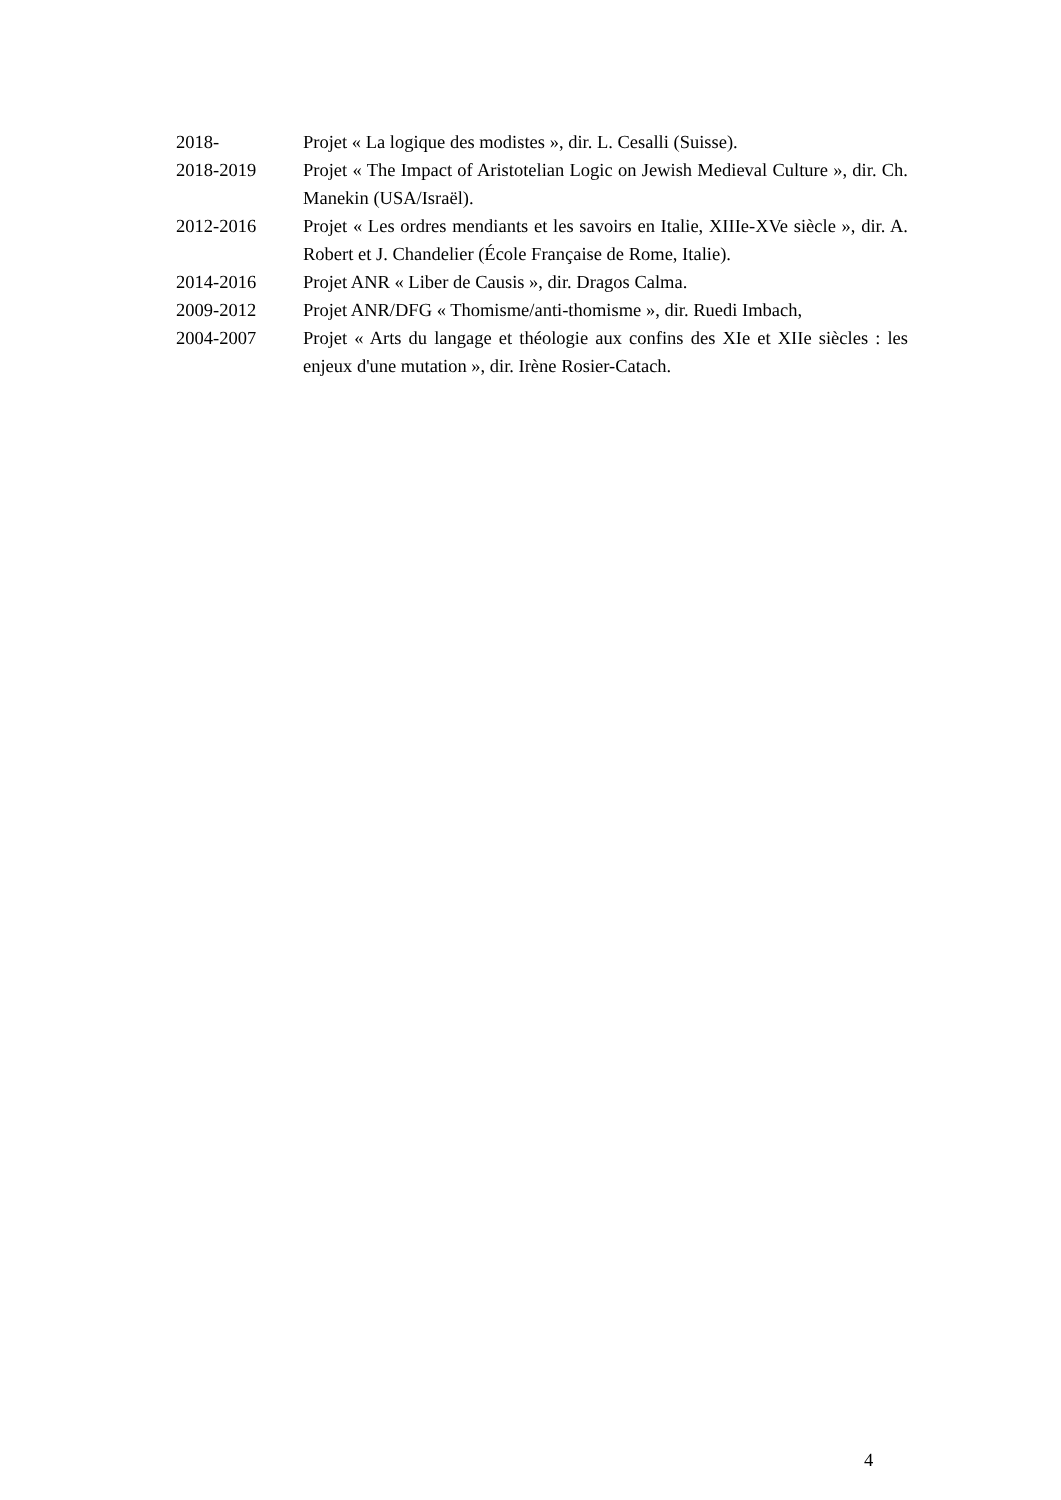2018- Projet « La logique des modistes », dir. L. Cesalli (Suisse).
2018-2019 Projet « The Impact of Aristotelian Logic on Jewish Medieval Culture », dir. Ch. Manekin (USA/Israël).
2012-2016 Projet « Les ordres mendiants et les savoirs en Italie, XIIIe-XVe siècle », dir. A. Robert et J. Chandelier (École Française de Rome, Italie).
2014-2016 Projet ANR « Liber de Causis », dir. Dragos Calma.
2009-2012 Projet ANR/DFG « Thomisme/anti-thomisme », dir. Ruedi Imbach,
2004-2007 Projet « Arts du langage et théologie aux confins des XIe et XIIe siècles : les enjeux d'une mutation », dir. Irène Rosier-Catach.
4